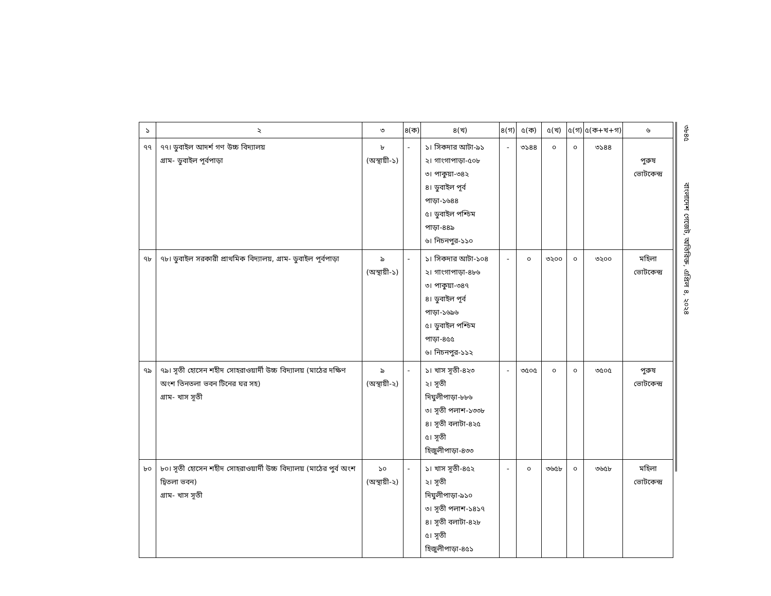| ১ | ২ | ৩ | ৪(ক) | ৪(খ) | ৪(গ) | ৫(ক) | ৫(খ) | ৫(গ) | ৫(ক+খ+গ) | ৬ |
| --- | --- | --- | --- | --- | --- | --- | --- | --- | --- | --- |
| ৭৭ | ৭৭। ডুবাইল আদর্শ গণ উচ্চ বিদ্যালয় গ্রাম- ডুবাইল পূর্বপাড়া | ৮ (অস্থায়ী-১) | - | ১। সিকদার আটা-৯১ ২। গাংগাপাড়া-৫০৮ ৩। পাকুয়া-৩৪২ ৪। ডুবাইল পূর্ব পাড়া-১৬৪৪ ৫। ডুবাইল পশ্চিম পাড়া-৪৪৯ ৬। নিচনপুর-১১০ | - | ৩১৪৪ | ০ | ০ | ৩১৪৪ | পুরুষ ভোটকেন্দ্র |
| ৭৮ | ৭৮। ডুবাইল সরকারী প্রাথমিক বিদ্যালয়, গ্রাম- ডুবাইল পূর্বপাড়া | ৯ (অস্থায়ী-১) | - | ১। সিকদার আটা-১০৪ ২। গাংগাপাড়া-৪৮৬ ৩। পাকুয়া-৩৪৭ ৪। ডুবাইল পূর্ব পাড়া-১৬৯৬ ৫। ডুবাইল পশ্চিম পাড়া-৪৫৫ ৬। নিচনপুর-১১২ | - | ০ | ৩২০০ | ০ | ৩২০০ | মহিলা ভোটকেন্দ্র |
| ৭৯ | ৭৯। সূতী হোসেন শহীদ সোহরাওয়ার্দী উচ্চ বিদ্যালয় (মাঠের দক্ষিণ অংশ তিনতলা ভবন টিনের ঘর সহ) গ্রাম- খাস সূতী | ৯ (অস্থায়ী-২) | - | ১। খাস সূতী-৪২৩ ২। সূতী দিঘুলীপাড়া-৮৮৬ ৩। সূতী পলাশ-১৩৩৮ ৪। সূতী বলাটা-৪২৫ ৫। সূতী হিজুলীপাড়া-৪৩৩ | - | ৩৫০৫ | ০ | ০ | ৩৫০৫ | পুরুষ ভোটকেন্দ্র |
| ৮০ | ৮০। সূতী হোসেন শহীদ সোহরাওয়ার্দী উচ্চ বিদ্যালয় (মাঠের পুর্ব অংশ দ্বিতলা ভবন) গ্রাম- খাস সূতী | ১০ (অস্থায়ী-২) | - | ১। খাস সূতী-৪৫২ ২। সূতী দিঘুলীপাড়া-৯১০ ৩। সূতী পলাশ-১৪১৭ ৪। সূতী বলাটা-৪২৮ ৫। সূতী হিজুলীপাড়া-৪৫১ | - | ০ | ৩৬৫৮ | ০ | ৩৬৫৮ | মহিলা ভোটকেন্দ্র |
৩৮৪৫ বাংলাদেশ গেজেট, অতিরিক্ত, এপ্রিল ৪, ২০২৪